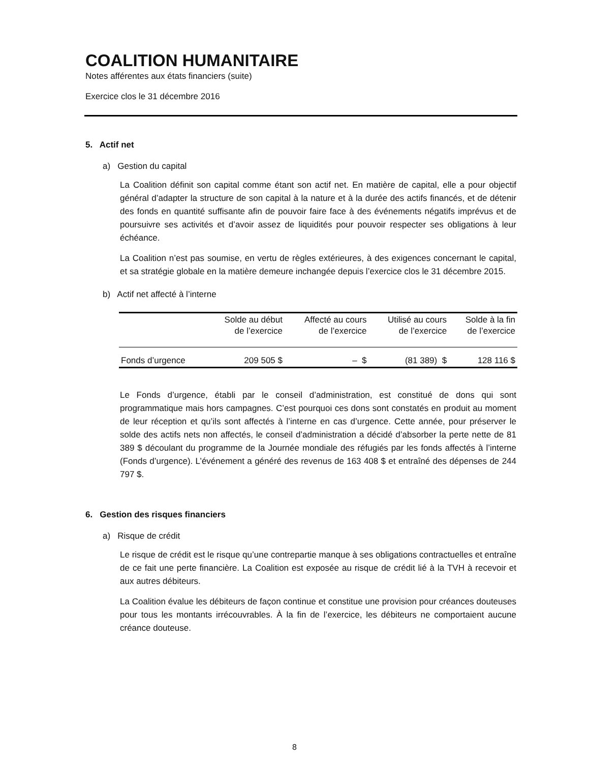COALITION HUMANITAIRE
Notes afférentes aux états financiers (suite)
Exercice clos le 31 décembre 2016
5. Actif net
a) Gestion du capital
La Coalition définit son capital comme étant son actif net. En matière de capital, elle a pour objectif général d’adapter la structure de son capital à la nature et à la durée des actifs financés, et de détenir des fonds en quantité suffisante afin de pouvoir faire face à des événements négatifs imprévus et de poursuivre ses activités et d’avoir assez de liquidités pour pouvoir respecter ses obligations à leur échéance.
La Coalition n’est pas soumise, en vertu de règles extérieures, à des exigences concernant le capital, et sa stratégie globale en la matière demeure inchangée depuis l’exercice clos le 31 décembre 2015.
b) Actif net affecté à l’interne
| | Solde au début de l’exercice | Affecté au cours de l’exercice | Utilisé au cours de l’exercice | Solde à la fin de l’exercice |
| --- | --- | --- | --- | --- |
| Fonds d’urgence | 209 505 $ | – $ | (81 389) $ | 128 116 $ |
Le Fonds d’urgence, établi par le conseil d’administration, est constitué de dons qui sont programmatique mais hors campagnes. C’est pourquoi ces dons sont constatés en produit au moment de leur réception et qu’ils sont affectés à l’interne en cas d’urgence. Cette année, pour préserver le solde des actifs nets non affectés, le conseil d’administration a décidé d’absorber la perte nette de 81 389 $ découlant du programme de la Journée mondiale des réfugiés par les fonds affectés à l’interne (Fonds d’urgence). L’événement a généré des revenus de 163 408 $ et entraîné des dépenses de 244 797 $.
6. Gestion des risques financiers
a) Risque de crédit
Le risque de crédit est le risque qu’une contrepartie manque à ses obligations contractuelles et entraîne de ce fait une perte financière. La Coalition est exposée au risque de crédit lié à la TVH à recevoir et aux autres débiteurs.
La Coalition évalue les débiteurs de façon continue et constitue une provision pour créances douteuses pour tous les montants irrécouvrables. À la fin de l’exercice, les débiteurs ne comportaient aucune créance douteuse.
8